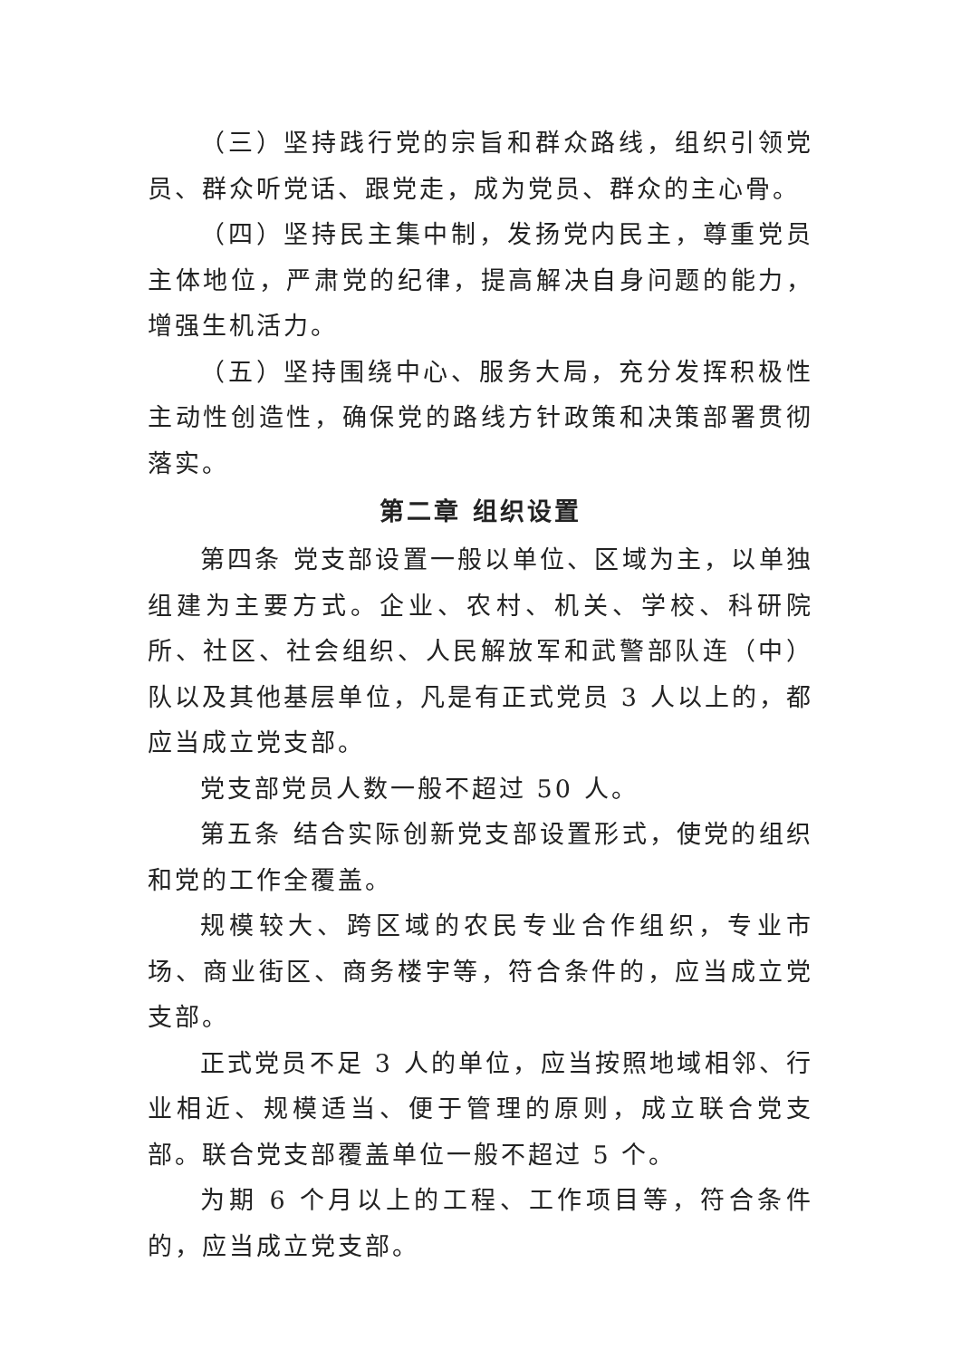（三）坚持践行党的宗旨和群众路线，组织引领党员、群众听党话、跟党走，成为党员、群众的主心骨。
（四）坚持民主集中制，发扬党内民主，尊重党员主体地位，严肃党的纪律，提高解决自身问题的能力，增强生机活力。
（五）坚持围绕中心、服务大局，充分发挥积极性主动性创造性，确保党的路线方针政策和决策部署贯彻落实。
第二章 组织设置
第四条 党支部设置一般以单位、区域为主，以单独组建为主要方式。企业、农村、机关、学校、科研院所、社区、社会组织、人民解放军和武警部队连（中）队以及其他基层单位，凡是有正式党员 3 人以上的，都应当成立党支部。
党支部党员人数一般不超过 50 人。
第五条 结合实际创新党支部设置形式，使党的组织和党的工作全覆盖。
规模较大、跨区域的农民专业合作组织，专业市场、商业街区、商务楼宇等，符合条件的，应当成立党支部。
正式党员不足 3 人的单位，应当按照地域相邻、行业相近、规模适当、便于管理的原则，成立联合党支部。联合党支部覆盖单位一般不超过 5 个。
为期 6 个月以上的工程、工作项目等，符合条件的，应当成立党支部。